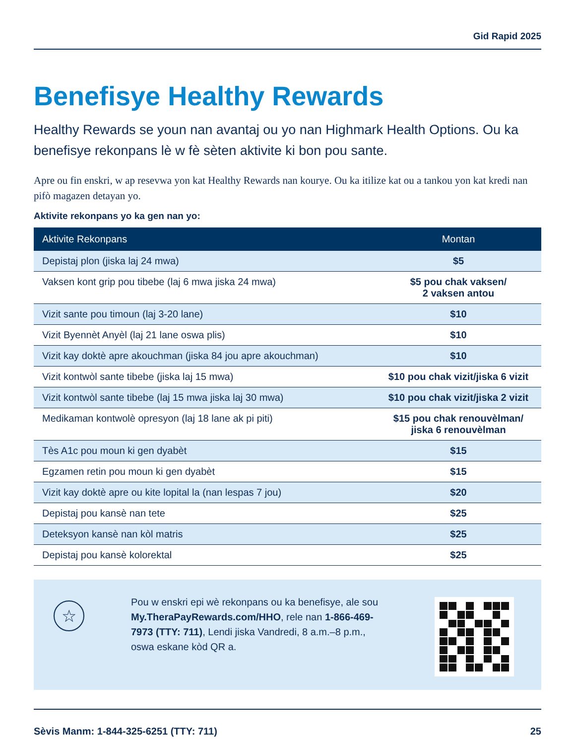Gid Rapid 2025
Benefisye Healthy Rewards
Healthy Rewards se youn nan avantaj ou yo nan Highmark Health Options. Ou ka benefisye rekonpans lè w fè sèten aktivite ki bon pou sante.
Apre ou fin enskri, w ap resevwa yon kat Healthy Rewards nan kourye. Ou ka itilize kat ou a tankou yon kat kredi nan pifò magazen detayan yo.
Aktivite rekonpans yo ka gen nan yo:
| Aktivite Rekonpans | Montan |
| --- | --- |
| Depistaj plon (jiska laj 24 mwa) | $5 |
| Vaksen kont grip pou tibebe (laj 6 mwa jiska 24 mwa) | $5 pou chak vaksen/ 2 vaksen antou |
| Vizit sante pou timoun (laj 3-20 lane) | $10 |
| Vizit Byennèt Anyèl (laj 21 lane oswa plis) | $10 |
| Vizit kay doktè apre akouchman (jiska 84 jou apre akouchman) | $10 |
| Vizit kontwòl sante tibebe (jiska laj 15 mwa) | $10 pou chak vizit/jiska 6 vizit |
| Vizit kontwòl sante tibebe (laj 15 mwa jiska laj 30 mwa) | $10 pou chak vizit/jiska 2 vizit |
| Medikaman kontwolè opresyon (laj 18 lane ak pi piti) | $15 pou chak renouvèlman/ jiska 6 renouvèlman |
| Tès A1c pou moun ki gen dyabèt | $15 |
| Egzamen retin pou moun ki gen dyabèt | $15 |
| Vizit kay doktè apre ou kite lopital la (nan lespas 7 jou) | $20 |
| Depistaj pou kansè nan tete | $25 |
| Deteksyon kansè nan kòl matris | $25 |
| Depistaj pou kansè kolorektal | $25 |
☆
Pou w enskri epi wè rekonpans ou ka benefisye, ale sou My.TheraPayRewards.com/HHO, rele nan 1-866-469-7973 (TTY: 711), Lendi jiska Vandredi, 8 a.m.–8 p.m., oswa eskane kòd QR a.
Sèvis Manm: 1-844-325-6251 (TTY: 711) 25